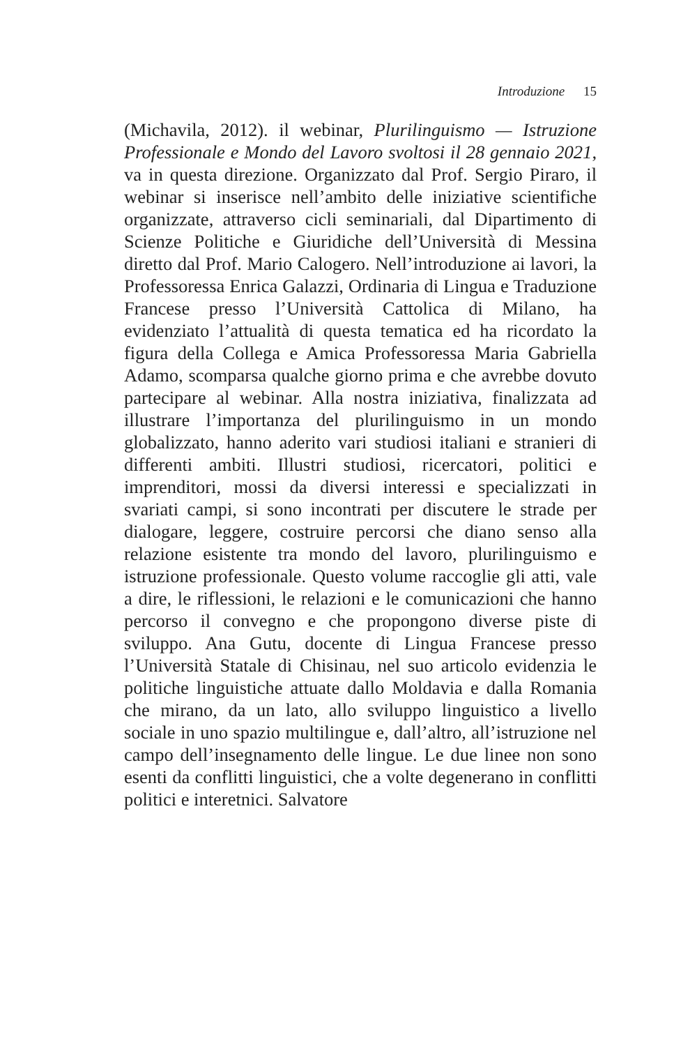Introduzione 15
(Michavila, 2012). il webinar, Plurilinguismo — Istruzione Professionale e Mondo del Lavoro svoltosi il 28 gennaio 2021, va in questa direzione. Organizzato dal Prof. Sergio Piraro, il webinar si inserisce nell’ambito delle iniziative scientifiche organizzate, attraverso cicli seminariali, dal Dipartimento di Scienze Politiche e Giuridiche dell’Università di Messina diretto dal Prof. Mario Calogero. Nell’introduzione ai lavori, la Professoressa Enrica Galazzi, Ordinaria di Lingua e Traduzione Francese presso l’Università Cattolica di Milano, ha evidenziato l’attualità di questa tematica ed ha ricordato la figura della Collega e Amica Professoressa Maria Gabriella Adamo, scomparsa qualche giorno prima e che avrebbe dovuto partecipare al webinar. Alla nostra iniziativa, finalizzata ad illustrare l’importanza del plurilinguismo in un mondo globalizzato, hanno aderito vari studiosi italiani e stranieri di differenti ambiti. Illustri studiosi, ricercatori, politici e imprenditori, mossi da diversi interessi e specializzati in svariati campi, si sono incontrati per discutere le strade per dialogare, leggere, costruire percorsi che diano senso alla relazione esistente tra mondo del lavoro, plurilinguismo e istruzione professionale. Questo volume raccoglie gli atti, vale a dire, le riflessioni, le relazioni e le comunicazioni che hanno percorso il convegno e che propongono diverse piste di sviluppo. Ana Gutu, docente di Lingua Francese presso l’Università Statale di Chisinau, nel suo articolo evidenzia le politiche linguistiche attuate dallo Moldavia e dalla Romania che mirano, da un lato, allo sviluppo linguistico a livello sociale in uno spazio multilingue e, dall’altro, all’istruzione nel campo dell’insegnamento delle lingue. Le due linee non sono esenti da conflitti linguistici, che a volte degenerano in conflitti politici e interetnici. Salvatore